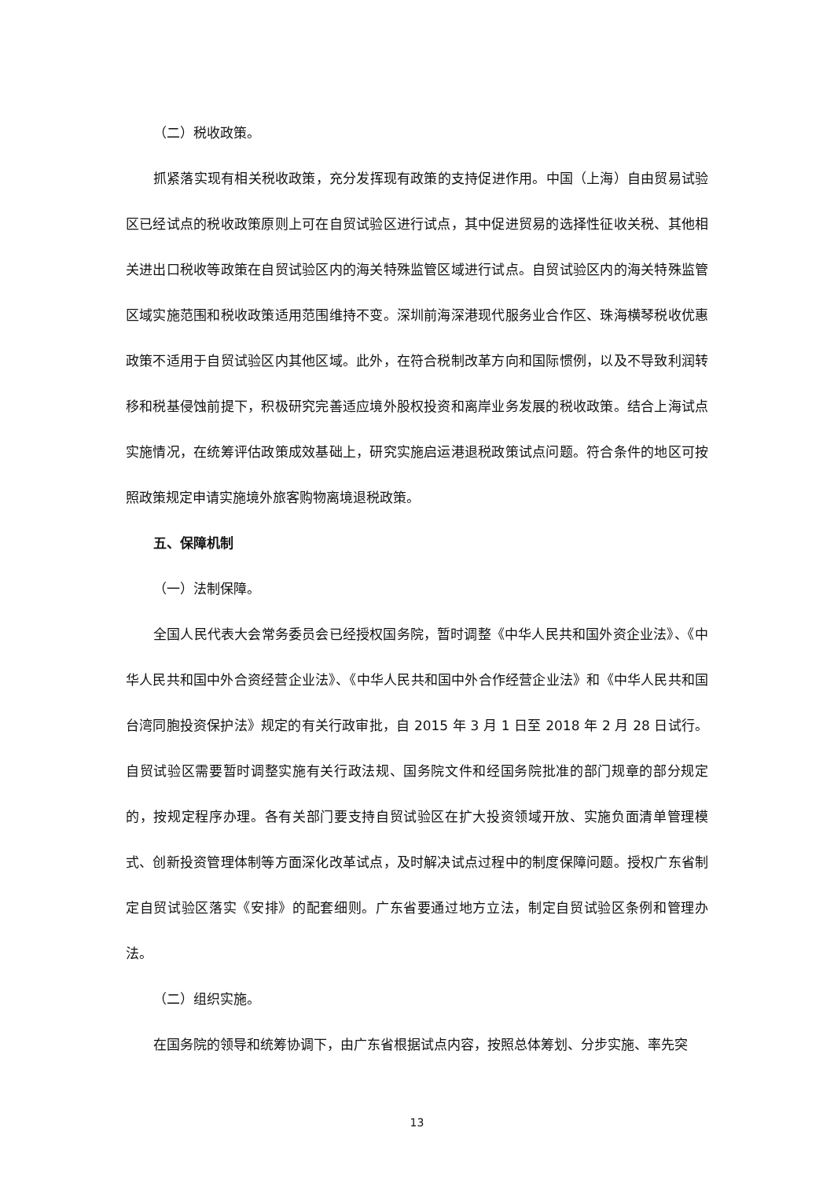（二）税收政策。
抓紧落实现有相关税收政策，充分发挥现有政策的支持促进作用。中国（上海）自由贸易试验区已经试点的税收政策原则上可在自贸试验区进行试点，其中促进贸易的选择性征收关税、其他相关进出口税收等政策在自贸试验区内的海关特殊监管区域进行试点。自贸试验区内的海关特殊监管区域实施范围和税收政策适用范围维持不变。深圳前海深港现代服务业合作区、珠海横琴税收优惠政策不适用于自贸试验区内其他区域。此外，在符合税制改革方向和国际惯例，以及不导致利润转移和税基侵蚀前提下，积极研究完善适应境外股权投资和离岸业务发展的税收政策。结合上海试点实施情况，在统筹评估政策成效基础上，研究实施启运港退税政策试点问题。符合条件的地区可按照政策规定申请实施境外旅客购物离境退税政策。
五、保障机制
（一）法制保障。
全国人民代表大会常务委员会已经授权国务院，暂时调整《中华人民共和国外资企业法》、《中华人民共和国中外合资经营企业法》、《中华人民共和国中外合作经营企业法》和《中华人民共和国台湾同胞投资保护法》规定的有关行政审批，自 2015 年 3 月 1 日至 2018 年 2 月 28 日试行。自贸试验区需要暂时调整实施有关行政法规、国务院文件和经国务院批准的部门规章的部分规定的，按规定程序办理。各有关部门要支持自贸试验区在扩大投资领域开放、实施负面清单管理模式、创新投资管理体制等方面深化改革试点，及时解决试点过程中的制度保障问题。授权广东省制定自贸试验区落实《安排》的配套细则。广东省要通过地方立法，制定自贸试验区条例和管理办法。
（二）组织实施。
在国务院的领导和统筹协调下，由广东省根据试点内容，按照总体筹划、分步实施、率先突
13